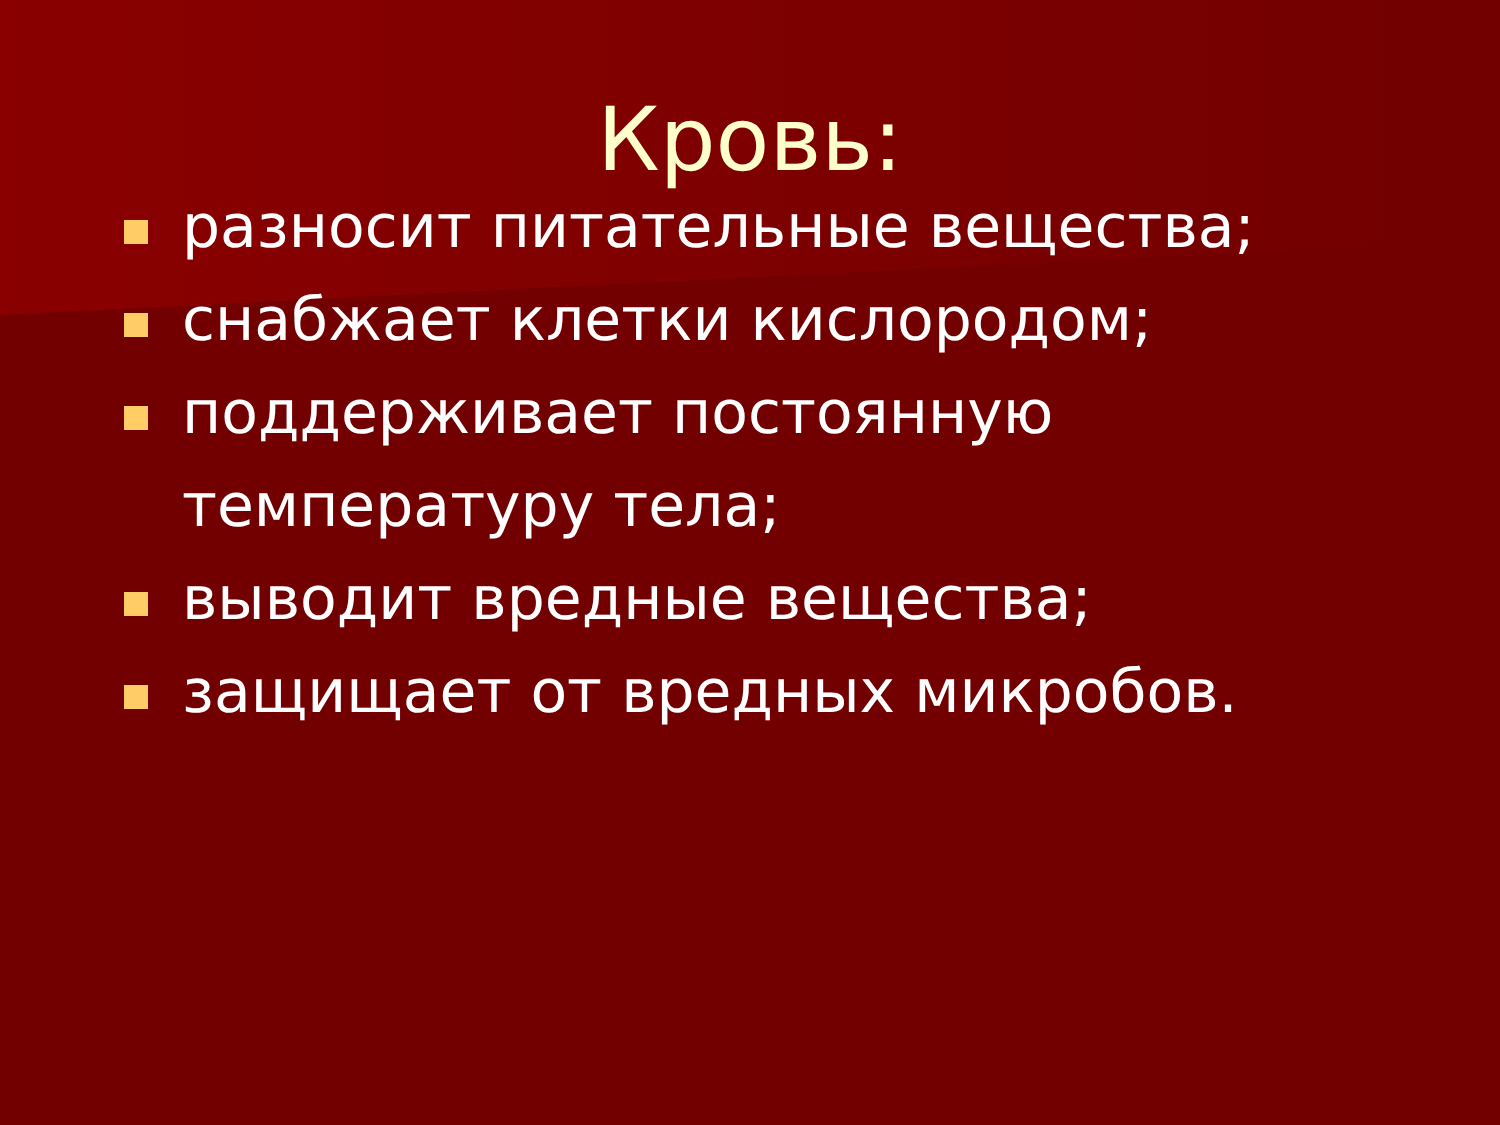Кровь:
разносит питательные вещества;
снабжает клетки кислородом;
поддерживает постоянную температуру тела;
выводит вредные вещества;
защищает от вредных микробов.